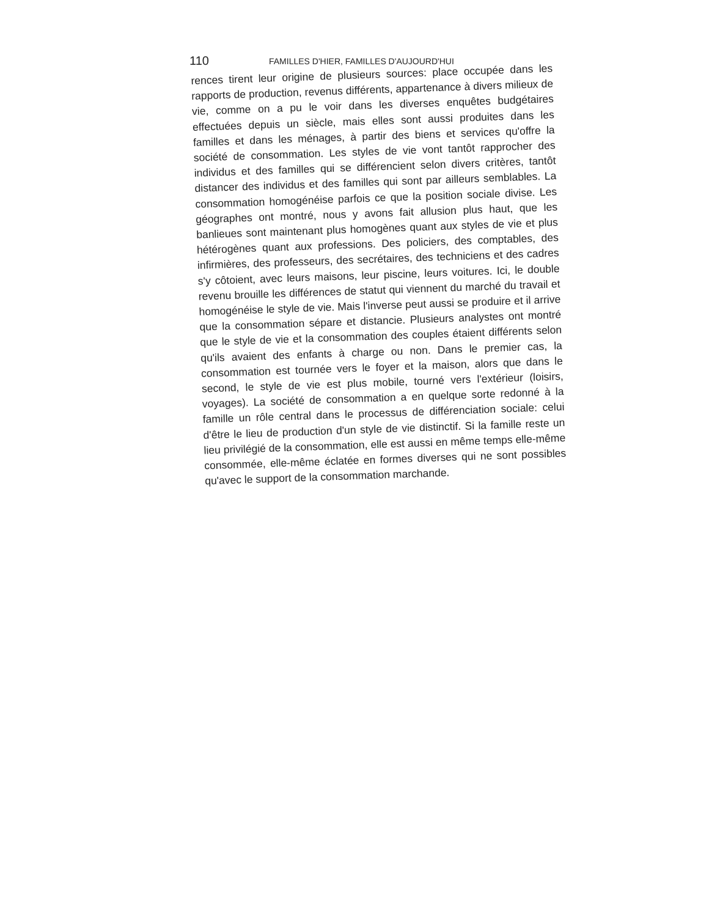110 FAMILLES D'HIER, FAMILLES D'AUJOURD'HUI
rences tirent leur origine de plusieurs sources: place occupée dans les rapports de production, revenus différents, appartenance à divers milieux de vie, comme on a pu le voir dans les diverses enquêtes budgétaires effectuées depuis un siècle, mais elles sont aussi produites dans les familles et dans les ménages, à partir des biens et services qu'offre la société de consommation. Les styles de vie vont tantôt rapprocher des individus et des familles qui se différencient selon divers critères, tantôt distancer des individus et des familles qui sont par ailleurs semblables. La consommation homogénéise parfois ce que la position sociale divise. Les géographes ont montré, nous y avons fait allusion plus haut, que les banlieues sont maintenant plus homogènes quant aux styles de vie et plus hétérogènes quant aux professions. Des policiers, des comptables, des infirmières, des professeurs, des secrétaires, des techniciens et des cadres s'y côtoient, avec leurs maisons, leur piscine, leurs voitures. Ici, le double revenu brouille les différences de statut qui viennent du marché du travail et homogénéise le style de vie. Mais l'inverse peut aussi se produire et il arrive que la consommation sépare et distancie. Plusieurs analystes ont montré que le style de vie et la consommation des couples étaient différents selon qu'ils avaient des enfants à charge ou non. Dans le premier cas, la consommation est tournée vers le foyer et la maison, alors que dans le second, le style de vie est plus mobile, tourné vers l'extérieur (loisirs, voyages). La société de consommation a en quelque sorte redonné à la famille un rôle central dans le processus de différenciation sociale: celui d'être le lieu de production d'un style de vie distinctif. Si la famille reste un lieu privilégié de la consommation, elle est aussi en même temps elle-même consommée, elle-même éclatée en formes diverses qui ne sont possibles qu'avec le support de la consommation marchande.